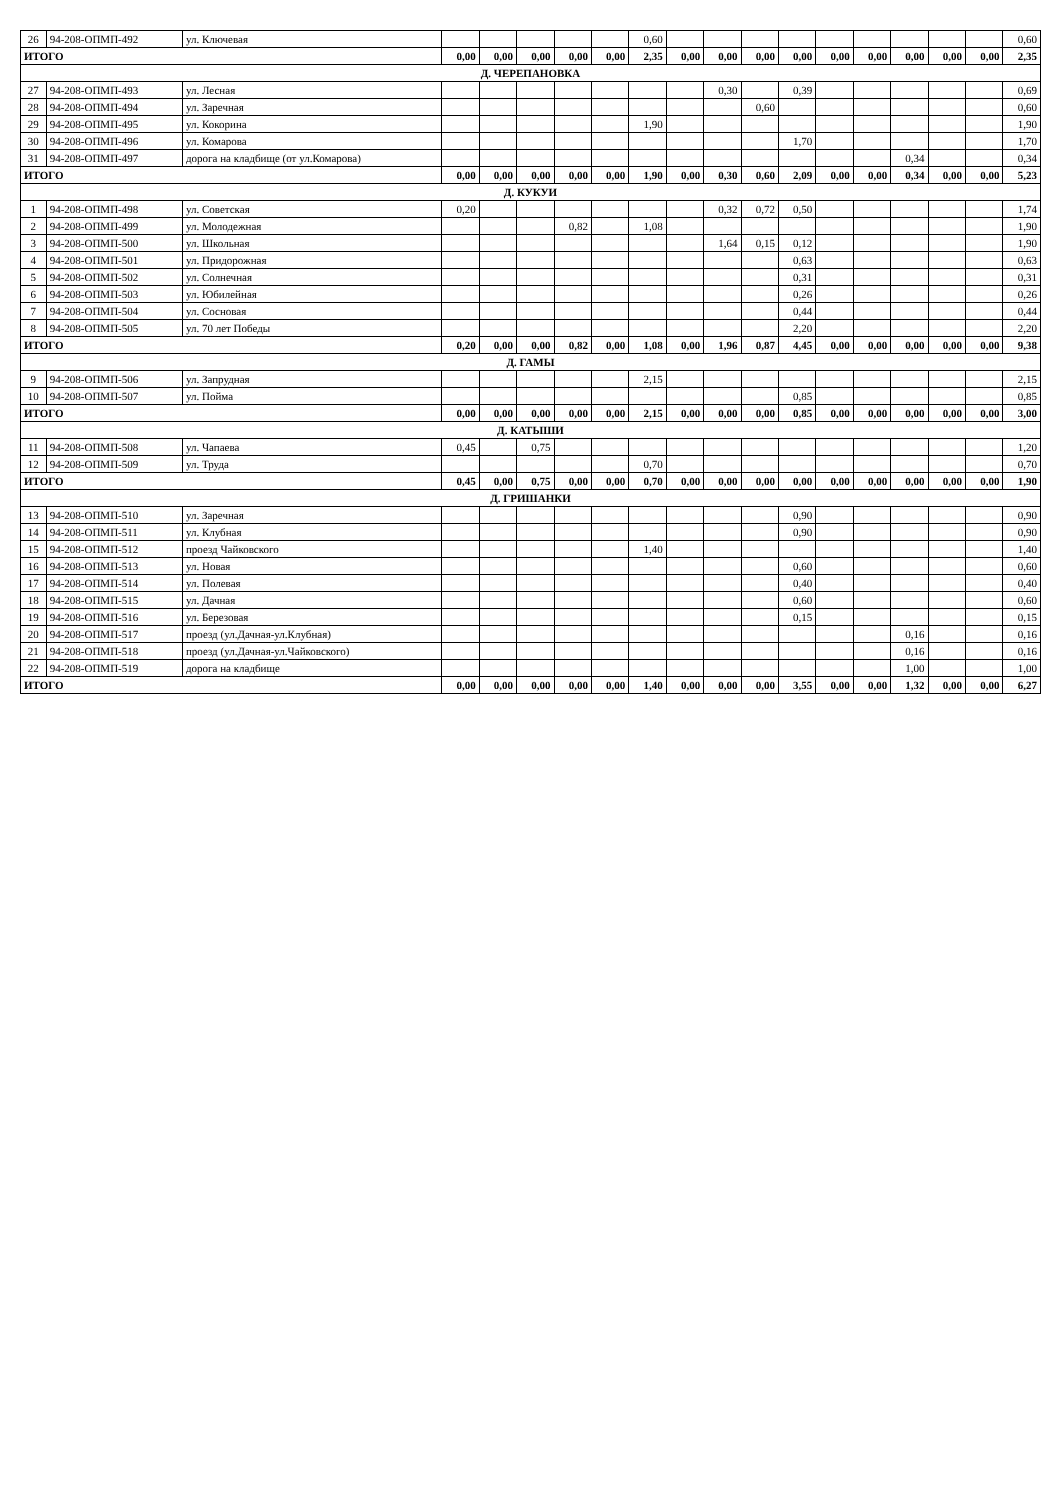| 26 | 94-208-ОПМП-492 | ул. Ключевая | | | | | | 0,60 | | | | | | | | | | 0,60 |
| ИТОГО | | | 0,00 | 0,00 | 0,00 | 0,00 | 0,00 | 2,35 | 0,00 | 0,00 | 0,00 | 0,00 | 0,00 | 0,00 | 0,00 | 0,00 | 0,00 | 2,35 |
| Д. ЧЕРЕПАНОВКА | | | | | | | | | | | | | | | | | | |
| 27 | 94-208-ОПМП-493 | ул. Лесная | | | | | | | | 0,30 | | 0,39 | | | | | | 0,69 |
| 28 | 94-208-ОПМП-494 | ул. Заречная | | | | | | | | | 0,60 | | | | | | | 0,60 |
| 29 | 94-208-ОПМП-495 | ул. Кокорина | | | | | | 1,90 | | | | | | | | | | 1,90 |
| 30 | 94-208-ОПМП-496 | ул. Комарова | | | | | | | | | | 1,70 | | | | | | 1,70 |
| 31 | 94-208-ОПМП-497 | дорога на кладбище (от ул.Комарова) | | | | | | | | | | | | | 0,34 | | | 0,34 |
| ИТОГО | | | 0,00 | 0,00 | 0,00 | 0,00 | 0,00 | 1,90 | 0,00 | 0,30 | 0,60 | 2,09 | 0,00 | 0,00 | 0,34 | 0,00 | 0,00 | 5,23 |
| Д. КУКУИ | | | | | | | | | | | | | | | | | | |
| 1 | 94-208-ОПМП-498 | ул. Советская | 0,20 | | | | | | | 0,32 | 0,72 | 0,50 | | | | | | 1,74 |
| 2 | 94-208-ОПМП-499 | ул. Молодежная | | | | 0,82 | | 1,08 | | | | | | | | | | 1,90 |
| 3 | 94-208-ОПМП-500 | ул. Школьная | | | | | | | | 1,64 | 0,15 | 0,12 | | | | | | 1,90 |
| 4 | 94-208-ОПМП-501 | ул. Придорожная | | | | | | | | | | 0,63 | | | | | | 0,63 |
| 5 | 94-208-ОПМП-502 | ул. Солнечная | | | | | | | | | | 0,31 | | | | | | 0,31 |
| 6 | 94-208-ОПМП-503 | ул. Юбилейная | | | | | | | | | | 0,26 | | | | | | 0,26 |
| 7 | 94-208-ОПМП-504 | ул. Сосновая | | | | | | | | | | 0,44 | | | | | | 0,44 |
| 8 | 94-208-ОПМП-505 | ул. 70 лет Победы | | | | | | | | | | 2,20 | | | | | | 2,20 |
| ИТОГО | | | 0,20 | 0,00 | 0,00 | 0,82 | 0,00 | 1,08 | 0,00 | 1,96 | 0,87 | 4,45 | 0,00 | 0,00 | 0,00 | 0,00 | 0,00 | 9,38 |
| Д. ГАМЫ | | | | | | | | | | | | | | | | | | |
| 9 | 94-208-ОПМП-506 | ул. Запрудная | | | | | | 2,15 | | | | | | | | | | 2,15 |
| 10 | 94-208-ОПМП-507 | ул. Пойма | | | | | | | | | | 0,85 | | | | | | 0,85 |
| ИТОГО | | | 0,00 | 0,00 | 0,00 | 0,00 | 0,00 | 2,15 | 0,00 | 0,00 | 0,00 | 0,85 | 0,00 | 0,00 | 0,00 | 0,00 | 0,00 | 3,00 |
| Д. КАТЫШИ | | | | | | | | | | | | | | | | | | |
| 11 | 94-208-ОПМП-508 | ул. Чапаева | 0,45 | | 0,75 | | | | | | | | | | | | | 1,20 |
| 12 | 94-208-ОПМП-509 | ул. Труда | | | | | | 0,70 | | | | | | | | | | 0,70 |
| ИТОГО | | | 0,45 | 0,00 | 0,75 | 0,00 | 0,00 | 0,70 | 0,00 | 0,00 | 0,00 | 0,00 | 0,00 | 0,00 | 0,00 | 0,00 | 0,00 | 1,90 |
| Д. ГРИШАНКИ | | | | | | | | | | | | | | | | | | |
| 13 | 94-208-ОПМП-510 | ул. Заречная | | | | | | | | | | 0,90 | | | | | | 0,90 |
| 14 | 94-208-ОПМП-511 | ул. Клубная | | | | | | | | | | 0,90 | | | | | | 0,90 |
| 15 | 94-208-ОПМП-512 | проезд Чайковского | | | | | | 1,40 | | | | | | | | | | 1,40 |
| 16 | 94-208-ОПМП-513 | ул. Новая | | | | | | | | | | 0,60 | | | | | | 0,60 |
| 17 | 94-208-ОПМП-514 | ул. Полевая | | | | | | | | | | 0,40 | | | | | | 0,40 |
| 18 | 94-208-ОПМП-515 | ул. Дачная | | | | | | | | | | 0,60 | | | | | | 0,60 |
| 19 | 94-208-ОПМП-516 | ул. Березовая | | | | | | | | | | 0,15 | | | | | | 0,15 |
| 20 | 94-208-ОПМП-517 | проезд (ул.Дачная-ул.Клубная) | | | | | | | | | | | | | 0,16 | | | 0,16 |
| 21 | 94-208-ОПМП-518 | проезд (ул.Дачная-ул.Чайковского) | | | | | | | | | | | | | 0,16 | | | 0,16 |
| 22 | 94-208-ОПМП-519 | дорога на кладбище | | | | | | | | | | | | | 1,00 | | | 1,00 |
| ИТОГО | | | 0,00 | 0,00 | 0,00 | 0,00 | 0,00 | 1,40 | 0,00 | 0,00 | 0,00 | 3,55 | 0,00 | 0,00 | 1,32 | 0,00 | 0,00 | 6,27 |